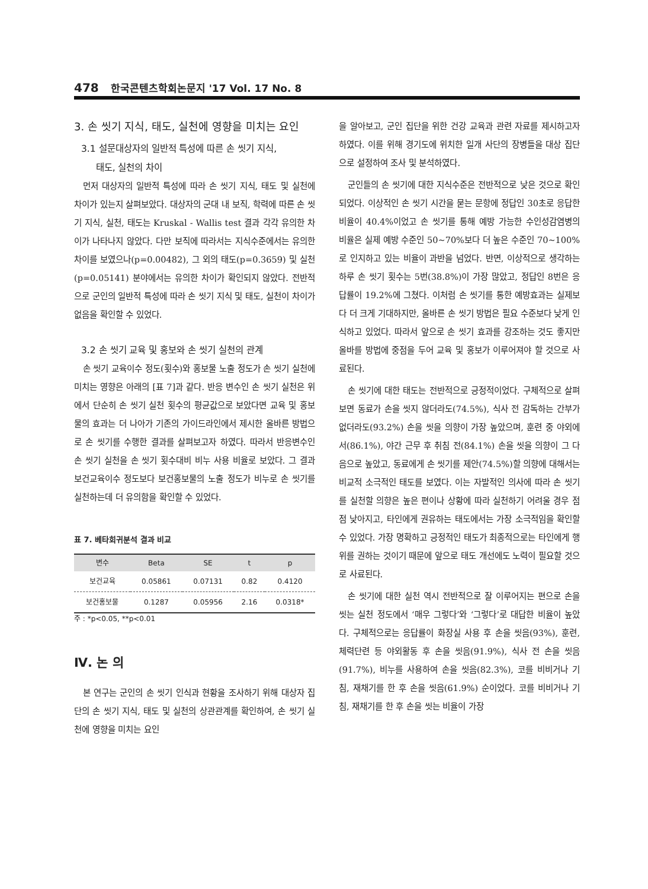478 한국콘텐츠학회논문지 '17 Vol. 17 No. 8
3. 손 씻기 지식, 태도, 실천에 영향을 미치는 요인
3.1 설문대상자의 일반적 특성에 따른 손 씻기 지식,
태도, 실천의 차이
먼저 대상자의 일반적 특성에 따라 손 씻기 지식, 태도 및 실천에 차이가 있는지 살펴보았다. 대상자의 군대 내 보직, 학력에 따른 손 씻기 지식, 실천, 태도는 Kruskal - Wallis test 결과 각각 유의한 차이가 나타나지 않았다. 다만 보직에 따라서는 지식수준에서는 유의한 차이를 보였으나(p=0.00482), 그 외의 태도(p=0.3659) 및 실천(p=0.05141) 분야에서는 유의한 차이가 확인되지 않았다. 전반적으로 군인의 일반적 특성에 따라 손 씻기 지식 및 태도, 실천이 차이가 없음을 확인할 수 있었다.
3.2 손 씻기 교육 및 홍보와 손 씻기 실천의 관계
손 씻기 교육이수 정도(횟수)와 홍보물 노출 정도가 손 씻기 실천에 미치는 영향은 아래의 [표 7]과 같다. 반응 변수인 손 씻기 실천은 위에서 단순히 손 씻기 실천 횟수의 평균값으로 보았다면 교육 및 홍보물의 효과는 더 나아가 기존의 가이드라인에서 제시한 올바른 방법으로 손 씻기를 수행한 결과를 살펴보고자 하였다. 따라서 반응변수인 손 씻기 실천을 손 씻기 횟수대비 비누 사용 비율로 보았다. 그 결과 보건교육이수 정도보다 보건홍보물의 노출 정도가 비누로 손 씻기를 실천하는데 더 유의함을 확인할 수 있었다.
표 7. 베타회귀분석 결과 비교
| 변수 | Beta | SE | t | p |
| --- | --- | --- | --- | --- |
| 보건교육 | 0.05861 | 0.07131 | 0.82 | 0.4120 |
| 보건홍보물 | 0.1287 | 0.05956 | 2.16 | 0.0318* |
주 : *p<0.05, **p<0.01
Ⅳ. 논 의
본 연구는 군인의 손 씻기 인식과 현황을 조사하기 위해 대상자 집단의 손 씻기 지식, 태도 및 실천의 상관관계를 확인하여, 손 씻기 실천에 영향을 미치는 요인
을 알아보고, 군인 집단을 위한 건강 교육과 관련 자료를 제시하고자 하였다. 이를 위해 경기도에 위치한 일개 사단의 장병들을 대상 집단으로 설정하여 조사 및 분석하였다.
군인들의 손 씻기에 대한 지식수준은 전반적으로 낮은 것으로 확인되었다. 이상적인 손 씻기 시간을 묻는 문항에 정답인 30초로 응답한 비율이 40.4%이었고 손 씻기를 통해 예방 가능한 수인성감염병의 비율은 실제 예방 수준인 50~70%보다 더 높은 수준인 70~100%로 인지하고 있는 비율이 과반을 넘었다. 반면, 이상적으로 생각하는 하루 손 씻기 횟수는 5번(38.8%)이 가장 많았고, 정답인 8번은 응답률이 19.2%에 그쳤다. 이처럼 손 씻기를 통한 예방효과는 실제보다 더 크게 기대하지만, 올바른 손 씻기 방법은 필요 수준보다 낮게 인식하고 있었다. 따라서 앞으로 손 씻기 효과를 강조하는 것도 좋지만 올바를 방법에 중점을 두어 교육 및 홍보가 이루어져야 할 것으로 사료된다.
손 씻기에 대한 태도는 전반적으로 긍정적이었다. 구체적으로 살펴보면 동료가 손을 씻지 않더라도(74.5%), 식사 전 감독하는 간부가 없더라도(93.2%) 손을 씻을 의향이 가장 높았으며, 훈련 중 야외에서(86.1%), 야간 근무 후 취침 전(84.1%) 손을 씻을 의향이 그 다음으로 높았고, 동료에게 손 씻기를 제안(74.5%)할 의향에 대해서는 비교적 소극적인 태도를 보였다. 이는 자발적인 의사에 따라 손 씻기를 실천할 의향은 높은 편이나 상황에 따라 실천하기 어려울 경우 점점 낮아지고, 타인에게 권유하는 태도에서는 가장 소극적임을 확인할 수 있었다. 가장 명확하고 긍정적인 태도가 최종적으로는 타인에게 행위를 권하는 것이기 때문에 앞으로 태도 개선에도 노력이 필요할 것으로 사료된다.
손 씻기에 대한 실천 역시 전반적으로 잘 이루어지는 편으로 손을 씻는 실천 정도에서 ‘매우 그렇다’와 ‘그렇다’로 대답한 비율이 높았다. 구체적으로는 응답률이 화장실 사용 후 손을 씻음(93%), 훈련, 체력단련 등 야외활동 후 손을 씻음(91.9%), 식사 전 손을 씻음(91.7%), 비누를 사용하여 손을 씻음(82.3%), 코를 비비거나 기침, 재채기를 한 후 손을 씻음(61.9%) 순이었다. 코를 비비거나 기침, 재채기를 한 후 손을 씻는 비율이 가장